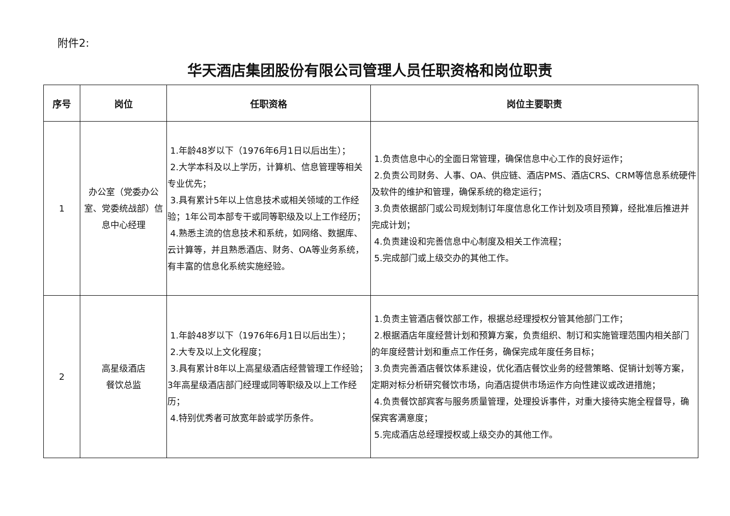附件2:
华天酒店集团股份有限公司管理人员任职资格和岗位职责
| 序号 | 岗位 | 任职资格 | 岗位主要职责 |
| --- | --- | --- | --- |
| 1 | 办公室（党委办公室、党委统战部）信息中心经理 | 1.年龄48岁以下（1976年6月1日以后出生）； 2.大学本科及以上学历，计算机、信息管理等相关专业优先； 3.具有累计5年以上信息技术或相关领域的工作经验；1年公司本部专干或同等职级及以上工作经历； 4.熟悉主流的信息技术和系统，如网络、数据库、云计算等，并且熟悉酒店、财务、OA等业务系统，有丰富的信息化系统实施经验。 | 1.负责信息中心的全面日常管理，确保信息中心工作的良好运作； 2.负责公司财务、人事、OA、供应链、酒店PMS、酒店CRS、CRM等信息系统硬件及软件的维护和管理，确保系统的稳定运行； 3.负责依据部门或公司规划制订年度信息化工作计划及项目预算，经批准后推进并完成计划； 4.负责建设和完善信息中心制度及相关工作流程； 5.完成部门或上级交办的其他工作。 |
| 2 | 高星级酒店 餐饮总监 | 1.年龄48岁以下（1976年6月1日以后出生）； 2.大专及以上文化程度； 3.具有累计8年以上高星级酒店经营管理工作经验；3年高星级酒店部门经理或同等职级及以上工作经历； 4.特别优秀者可放宽年龄或学历条件。 | 1.负责主管酒店餐饮部工作，根据总经理授权分管其他部门工作； 2.根据酒店年度经营计划和预算方案，负责组织、制订和实施管理范围内相关部门的年度经营计划和重点工作任务，确保完成年度任务目标； 3.负责完善酒店餐饮体系建设，优化酒店餐饮业务的经营策略、促销计划等方案，定期对标分析研究餐饮市场，向酒店提供市场运作方向性建议或改进措施； 4.负责餐饮部宾客与服务质量管理，处理投诉事件，对重大接待实施全程督导，确保宾客满意度； 5.完成酒店总经理授权或上级交办的其他工作。 |